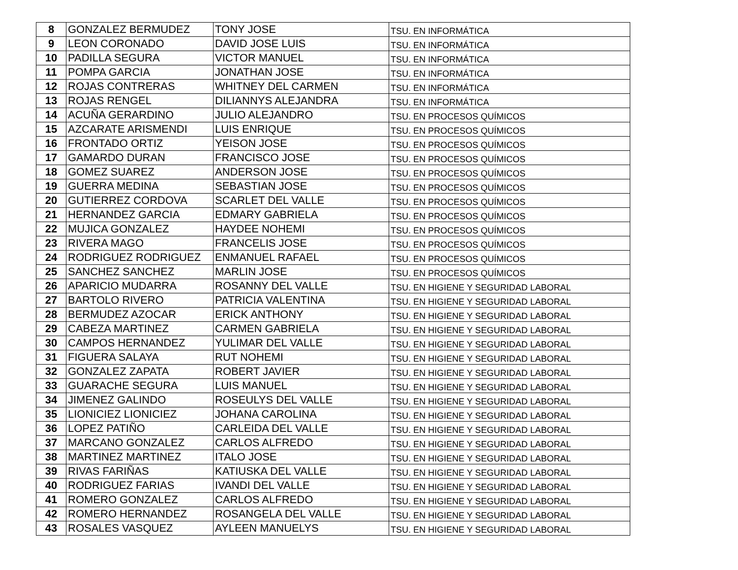| 8 | GONZALEZ BERMUDEZ | TONY JOSE | TSU. EN INFORMÁTICA |
| 9 | LEON CORONADO | DAVID JOSE LUIS | TSU. EN INFORMÁTICA |
| 10 | PADILLA SEGURA | VICTOR MANUEL | TSU. EN INFORMÁTICA |
| 11 | POMPA GARCIA | JONATHAN JOSE | TSU. EN INFORMÁTICA |
| 12 | ROJAS CONTRERAS | WHITNEY DEL CARMEN | TSU. EN INFORMÁTICA |
| 13 | ROJAS RENGEL | DILIANNYS ALEJANDRA | TSU. EN INFORMÁTICA |
| 14 | ACUÑA GERARDINO | JULIO ALEJANDRO | TSU. EN PROCESOS QUÍMICOS |
| 15 | AZCARATE ARISMENDI | LUIS ENRIQUE | TSU. EN PROCESOS QUÍMICOS |
| 16 | FRONTADO ORTIZ | YEISON JOSE | TSU. EN PROCESOS QUÍMICOS |
| 17 | GAMARDO DURAN | FRANCISCO JOSE | TSU. EN PROCESOS QUÍMICOS |
| 18 | GOMEZ SUAREZ | ANDERSON JOSE | TSU. EN PROCESOS QUÍMICOS |
| 19 | GUERRA MEDINA | SEBASTIAN JOSE | TSU. EN PROCESOS QUÍMICOS |
| 20 | GUTIERREZ CORDOVA | SCARLET DEL VALLE | TSU. EN PROCESOS QUÍMICOS |
| 21 | HERNANDEZ GARCIA | EDMARY GABRIELA | TSU. EN PROCESOS QUÍMICOS |
| 22 | MUJICA GONZALEZ | HAYDEE NOHEMI | TSU. EN PROCESOS QUÍMICOS |
| 23 | RIVERA MAGO | FRANCELIS JOSE | TSU. EN PROCESOS QUÍMICOS |
| 24 | RODRIGUEZ RODRIGUEZ | ENMANUEL RAFAEL | TSU. EN PROCESOS QUÍMICOS |
| 25 | SANCHEZ SANCHEZ | MARLIN JOSE | TSU. EN PROCESOS QUÍMICOS |
| 26 | APARICIO MUDARRA | ROSANNY DEL VALLE | TSU. EN HIGIENE Y SEGURIDAD LABORAL |
| 27 | BARTOLO RIVERO | PATRICIA VALENTINA | TSU. EN HIGIENE Y SEGURIDAD LABORAL |
| 28 | BERMUDEZ AZOCAR | ERICK ANTHONY | TSU. EN HIGIENE Y SEGURIDAD LABORAL |
| 29 | CABEZA MARTINEZ | CARMEN GABRIELA | TSU. EN HIGIENE Y SEGURIDAD LABORAL |
| 30 | CAMPOS HERNANDEZ | YULIMAR DEL VALLE | TSU. EN HIGIENE Y SEGURIDAD LABORAL |
| 31 | FIGUERA SALAYA | RUT NOHEMI | TSU. EN HIGIENE Y SEGURIDAD LABORAL |
| 32 | GONZALEZ ZAPATA | ROBERT JAVIER | TSU. EN HIGIENE Y SEGURIDAD LABORAL |
| 33 | GUARACHE SEGURA | LUIS MANUEL | TSU. EN HIGIENE Y SEGURIDAD LABORAL |
| 34 | JIMENEZ GALINDO | ROSEULYS DEL VALLE | TSU. EN HIGIENE Y SEGURIDAD LABORAL |
| 35 | LIONICIEZ LIONICIEZ | JOHANA CAROLINA | TSU. EN HIGIENE Y SEGURIDAD LABORAL |
| 36 | LOPEZ PATIÑO | CARLEIDA DEL VALLE | TSU. EN HIGIENE Y SEGURIDAD LABORAL |
| 37 | MARCANO GONZALEZ | CARLOS ALFREDO | TSU. EN HIGIENE Y SEGURIDAD LABORAL |
| 38 | MARTINEZ MARTINEZ | ITALO JOSE | TSU. EN HIGIENE Y SEGURIDAD LABORAL |
| 39 | RIVAS FARIÑAS | KATIUSKA DEL VALLE | TSU. EN HIGIENE Y SEGURIDAD LABORAL |
| 40 | RODRIGUEZ FARIAS | IVANDI DEL VALLE | TSU. EN HIGIENE Y SEGURIDAD LABORAL |
| 41 | ROMERO GONZALEZ | CARLOS ALFREDO | TSU. EN HIGIENE Y SEGURIDAD LABORAL |
| 42 | ROMERO HERNANDEZ | ROSANGELA DEL VALLE | TSU. EN HIGIENE Y SEGURIDAD LABORAL |
| 43 | ROSALES VASQUEZ | AYLEEN MANUELYS | TSU. EN HIGIENE Y SEGURIDAD LABORAL |